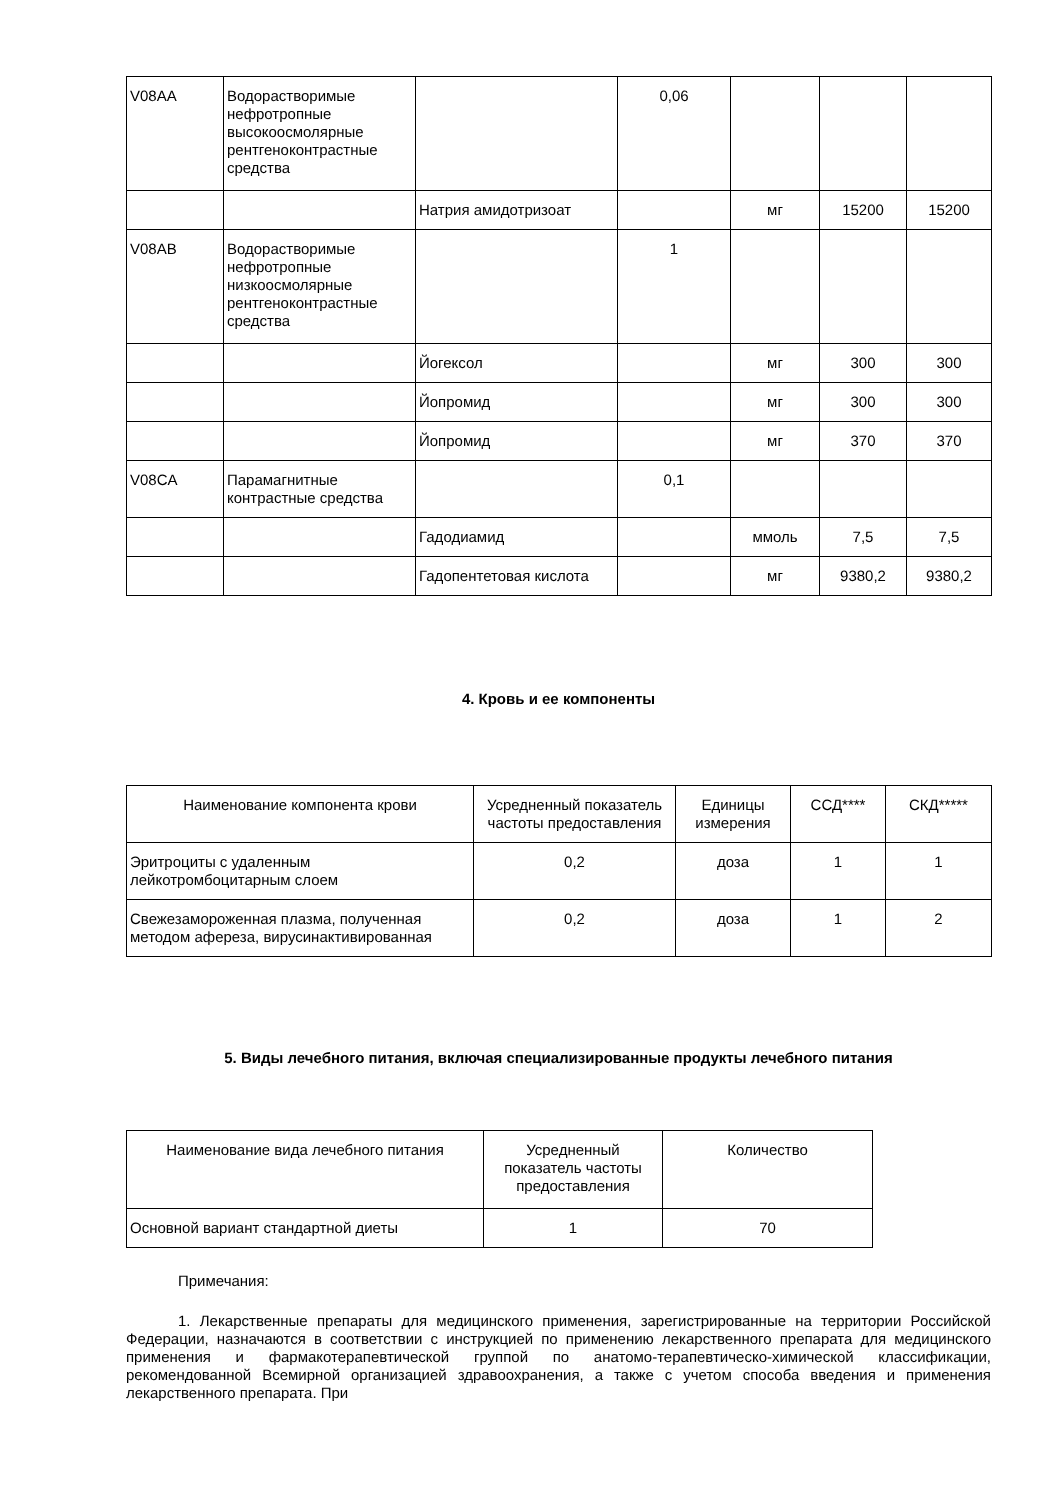| V08AA | Водорастворимые нефротропные высокоосмолярные рентгеноконтрастные средства | | 0,06 | | | |
| | | Натрия амидотризоат | | мг | 15200 | 15200 |
| V08AB | Водорастворимые нефротропные низкоосмолярные рентгеноконтрастные средства | | 1 | | | |
| | | Йогексол | | мг | 300 | 300 |
| | | Йопромид | | мг | 300 | 300 |
| | | Йопромид | | мг | 370 | 370 |
| V08CA | Парамагнитные контрастные средства | | 0,1 | | | |
| | | Гадодиамид | | ммоль | 7,5 | 7,5 |
| | | Гадопентетовая кислота | | мг | 9380,2 | 9380,2 |
4. Кровь и ее компоненты
| Наименование компонента крови | Усредненный показатель частоты предоставления | Единицы измерения | ССД**** | СКД***** |
| --- | --- | --- | --- | --- |
| Эритроциты с удаленным лейкотромбоцитарным слоем | 0,2 | доза | 1 | 1 |
| Свежезамороженная плазма, полученная методом афереза, вирусинактивированная | 0,2 | доза | 1 | 2 |
5. Виды лечебного питания, включая специализированные продукты лечебного питания
| Наименование вида лечебного питания | Усредненный показатель частоты предоставления | Количество |
| --- | --- | --- |
| Основной вариант стандартной диеты | 1 | 70 |
Примечания:
1. Лекарственные препараты для медицинского применения, зарегистрированные на территории Российской Федерации, назначаются в соответствии с инструкцией по применению лекарственного препарата для медицинского применения и фармакотерапевтической группой по анатомо-терапевтическо-химической классификации, рекомендованной Всемирной организацией здравоохранения, а также с учетом способа введения и применения лекарственного препарата. При